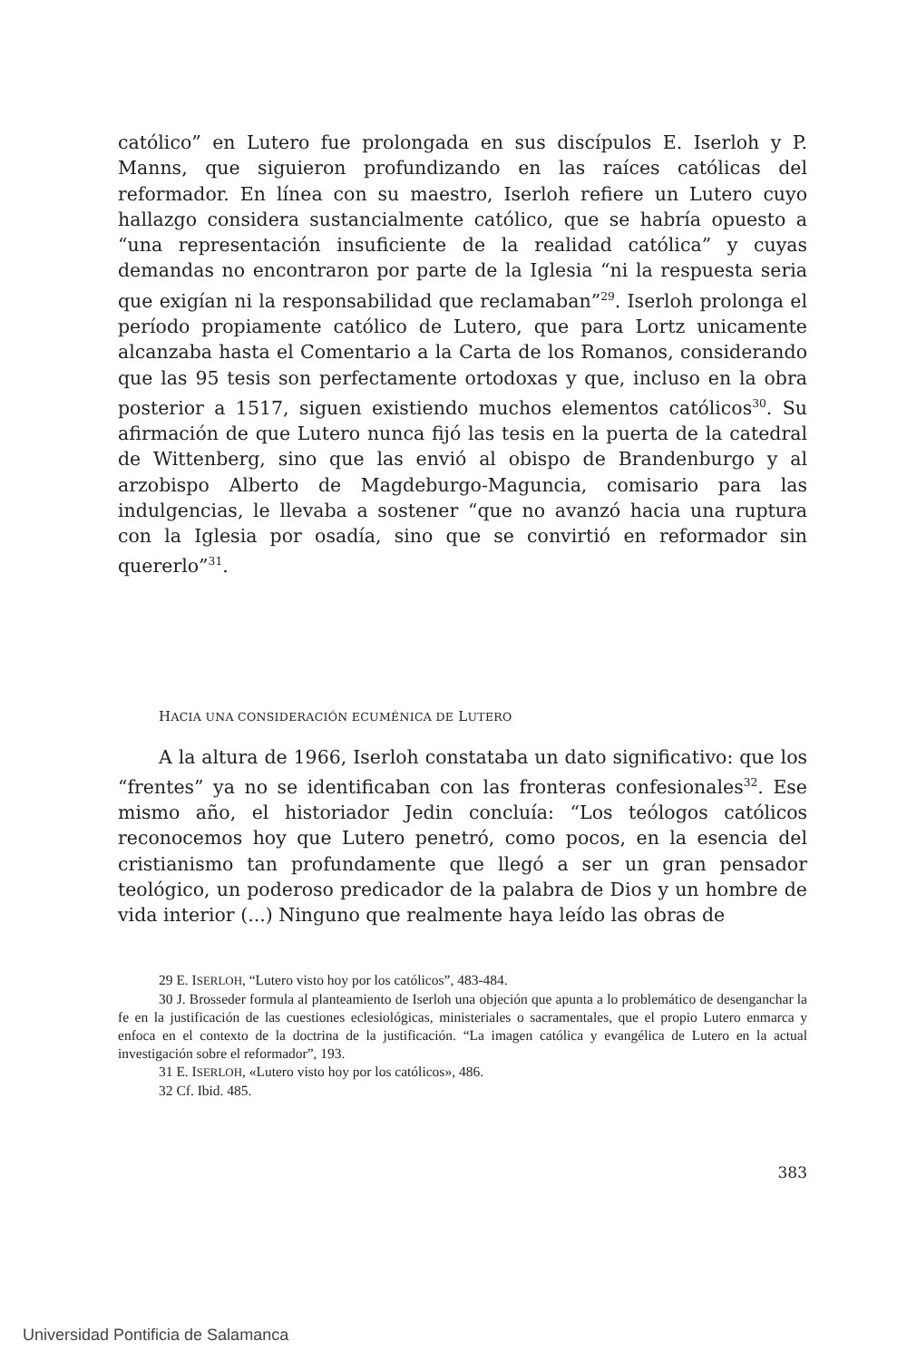católico” en Lutero fue prolongada en sus discípulos E. Iserloh y P. Manns, que siguieron profundizando en las raíces católicas del reformador. En línea con su maestro, Iserloh refiere un Lutero cuyo hallazgo considera sustancialmente católico, que se habría opuesto a “una representación insuficiente de la realidad católica” y cuyas demandas no encontraron por parte de la Iglesia “ni la respuesta seria que exigían ni la responsabilidad que reclamaban”<sup>29</sup>. Iserloh prolonga el período propiamente católico de Lutero, que para Lortz unicamente alcanzaba hasta el Comentario a la Carta de los Romanos, considerando que las 95 tesis son perfectamente ortodoxas y que, incluso en la obra posterior a 1517, siguen existiendo muchos elementos católicos<sup>30</sup>. Su afirmación de que Lutero nunca fijó las tesis en la puerta de la catedral de Wittenberg, sino que las envió al obispo de Brandenburgo y al arzobispo Alberto de Magdeburgo-Maguncia, comisario para las indulgencias, le llevaba a sostener “que no avanzó hacia una ruptura con la Iglesia por osadía, sino que se convirtió en reformador sin quererlo”<sup>31</sup>.
HACIA UNA CONSIDERACIÓN ECUMÉNICA DE LUTERO
A la altura de 1966, Iserloh constataba un dato significativo: que los “frentes” ya no se identificaban con las fronteras confesionales<sup>32</sup>. Ese mismo año, el historiador Jedin concluía: “Los teólogos católicos reconocemos hoy que Lutero penetró, como pocos, en la esencia del cristianismo tan profundamente que llegó a ser un gran pensador teológico, un poderoso predicador de la palabra de Dios y un hombre de vida interior (...) Ninguno que realmente haya leído las obras de
29 E. ISERLOH, “Lutero visto hoy por los católicos”, 483-484.
30 J. Brosseder formula al planteamiento de Iserloh una objeción que apunta a lo problemático de desenganchar la fe en la justificación de las cuestiones eclesiológicas, ministeriales o sacramentales, que el propio Lutero enmarca y enfoca en el contexto de la doctrina de la justificación. “La imagen católica y evangélica de Lutero en la actual investigación sobre el reformador”, 193.
31 E. ISERLOH, «Lutero visto hoy por los católicos», 486.
32 Cf. Ibid. 485.
383
Universidad Pontificia de Salamanca